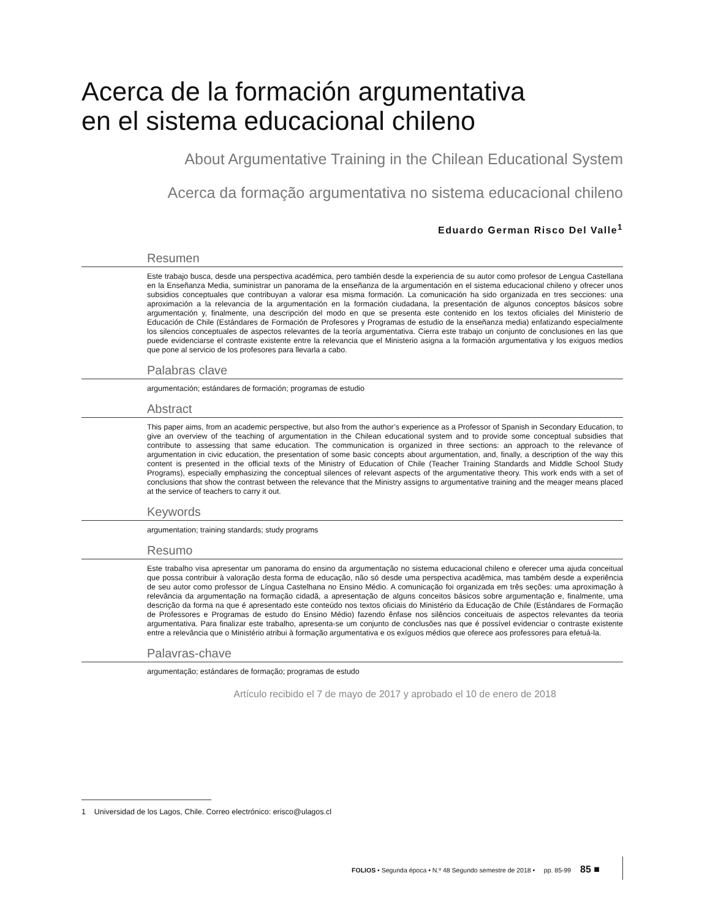Acerca de la formación argumentativa
en el sistema educacional chileno
About Argumentative Training in the Chilean Educational System
Acerca da formação argumentativa no sistema educacional chileno
Eduardo German Risco Del Valle<sup>1</sup>
Resumen
Este trabajo busca, desde una perspectiva académica, pero también desde la experiencia de su autor como profesor de Lengua Castellana en la Enseñanza Media, suministrar un panorama de la enseñanza de la argumentación en el sistema educacional chileno y ofrecer unos subsidios conceptuales que contribuyan a valorar esa misma formación. La comunicación ha sido organizada en tres secciones: una aproximación a la relevancia de la argumentación en la formación ciudadana, la presentación de algunos conceptos básicos sobre argumentación y, finalmente, una descripción del modo en que se presenta este contenido en los textos oficiales del Ministerio de Educación de Chile (Estándares de Formación de Profesores y Programas de estudio de la enseñanza media) enfatizando especialmente los silencios conceptuales de aspectos relevantes de la teoría argumentativa. Cierra este trabajo un conjunto de conclusiones en las que puede evidenciarse el contraste existente entre la relevancia que el Ministerio asigna a la formación argumentativa y los exiguos medios que pone al servicio de los profesores para llevarla a cabo.
Palabras clave
argumentación; estándares de formación; programas de estudio
Abstract
This paper aims, from an academic perspective, but also from the author’s experience as a Professor of Spanish in Secondary Education, to give an overview of the teaching of argumentation in the Chilean educational system and to provide some conceptual subsidies that contribute to assessing that same education. The communication is organized in three sections: an approach to the relevance of argumentation in civic education, the presentation of some basic concepts about argumentation, and, finally, a description of the way this content is presented in the official texts of the Ministry of Education of Chile (Teacher Training Standards and Middle School Study Programs), especially emphasizing the conceptual silences of relevant aspects of the argumentative theory. This work ends with a set of conclusions that show the contrast between the relevance that the Ministry assigns to argumentative training and the meager means placed at the service of teachers to carry it out.
Keywords
argumentation; training standards; study programs
Resumo
Este trabalho visa apresentar um panorama do ensino da argumentação no sistema educacional chileno e oferecer uma ajuda conceitual que possa contribuir à valoração desta forma de educação, não só desde uma perspectiva acadêmica, mas também desde a experiência de seu autor como professor de Língua Castelhana no Ensino Médio. A comunicação foi organizada em três seções: uma aproximação à relevância da argumentação na formação cidadã, a apresentação de alguns conceitos básicos sobre argumentação e, finalmente, uma descrição da forma na que é apresentado este conteúdo nos textos oficiais do Ministério da Educação de Chile (Estándares de Formação de Professores e Programas de estudo do Ensino Médio) fazendo ênfase nos silêncios conceituais de aspectos relevantes da teoria argumentativa. Para finalizar este trabalho, apresenta-se um conjunto de conclusões nas que é possível evidenciar o contraste existente entre a relevância que o Ministério atribui à formação argumentativa e os exíguos médios que oferece aos professores para efetuá-la.
Palavras-chave
argumentação; estándares de formação; programas de estudo
Artículo recibido el 7 de mayo de 2017 y aprobado el 10 de enero de 2018
1 Universidad de los Lagos, Chile. Correo electrónico: erisco@ulagos.cl
FOLIOS • Segunda época • N.º 48 Segundo semestre de 2018 • pp. 85-99 85 ■